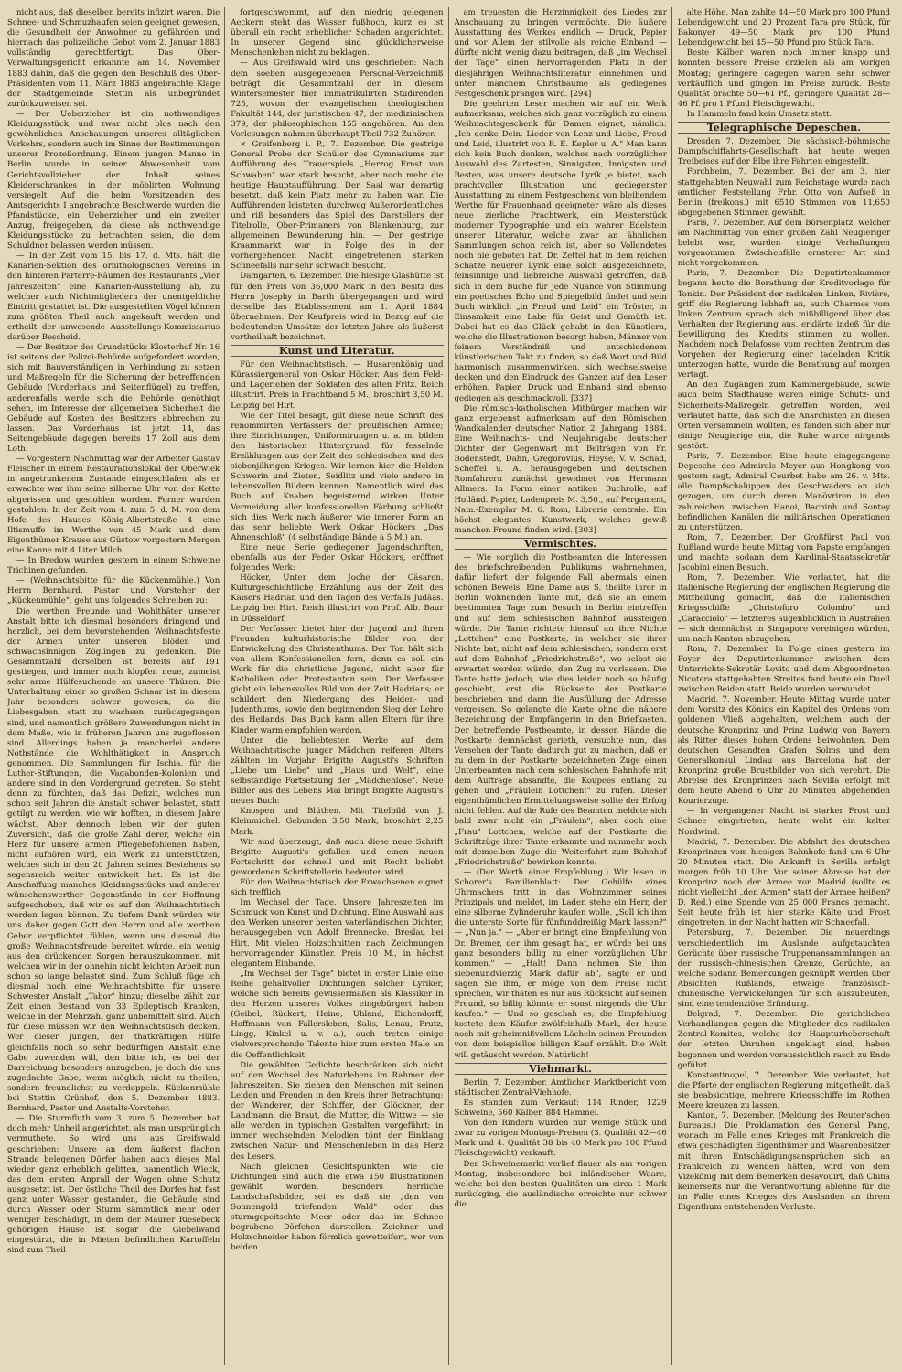nicht aus, daß dieselben bereits infizirt waren. Die Schnee- und Schmuzhaufen seien geeignet gewesen, die Gesundheit der Anwohner zu gefährden und hiernach das polizeiliche Gebot vom 2. Januar 1883 vollständig gerechtfertigt. Das Ober-Verwaltungsgericht erkannte am 14. November 1883 dahin, daß die gegen den Beschluß des Ober-Präsidenten vom 11. März 1883 angebrachte Klage der Stadtgemeinde Stettin als unbegründet zurückzuweisen sei.
— Der Ueberzieher ist ein nothwendiges Kleidungsstück, und zwar nicht blos nach den gewöhnlichen Anschauungen unseres alltäglichen Verkehrs, sondern auch im Sinne der Bestimmungen unserer Prozeßordnung. Einem jungen Manne in Berlin wurde in seiner Abwesenheit vom Gerichtsvollzieher der Inhalt seines Kleiderschrankes in der möblirten Wohnung versiegelt. Auf die beim Vorsitzenden des Amtsgerichts I angebrachte Beschwerde wurden die Pfandstücke, ein Ueberzieher und ein zweiter Anzug, freigegeben, da diese als nothwendige Kleidungsstücke zu betrachten seien, die dem Schuldner belassen werden müssen.
— In der Zeit vom 15. bis 17. d. Mts. hält die Kanarien-Sektion des ornithologischen Vereins in den hinteren Parterre-Räumen des Restaurants „Vier Jahreszeiten" eine Kanarien-Ausstellung ab, zu welcher auch Nichtmitgliedern der unentgeltliche Eintritt gestattet ist. Die ausgestellten Vögel können zum größten Theil auch angekauft werden und ertheilt der anwesende Ausstellungs-Kommissarius darüber Bescheid.
— Der Besitzer des Grundstücks Klosterhof Nr. 16 ist seitens der Polizei-Behörde aufgefordert worden, sich mit Bauverständigen in Verbindung zu setzen und Maßregeln für die Sicherung der betreffenden Gebäude (Vorderhaus und Seitenflügel) zu treffen, anderenfalls werde sich die Behörde genöthigt sehen, im Interesse der allgemeinen Sicherheit die Gebäude auf Kosten des Besitzers abbrechen zu lassen. Das Vorderhaus ist jetzt 14, das Seitengebäude dagegen bereits 17 Zoll aus dem Loth.
— Vorgestern Nachmittag war der Arbeiter Gustav Fleischer in einem Restaurationslokal der Oberwiek in angetrunkenem Zustande eingeschlafen, als er erwachte war ihm seine silberne Uhr von der Kette abgerissen und gestohlen worden. Ferner wurden gestohlen: In der Zeit vom 4. zum 5. d. M. von dem Hofe des Hauses König-Albertstraße 4 eine Iltismuffe im Werthe von 45 Mark und dem Eigenthümer Krause aus Güstow vorgestern Morgen eine Kanne mit 4 Liter Milch.
— In Bredow wurden gestern in einem Schweine Trichinen gefunden.
— (Weihnachtsbitte für die Kückenmühle.) Von Herrn Bernhard, Pastor und Vorsteher der „Kückenmühle", geht uns folgendes Schreiben zu:
Die werthen Freunde und Wohlthäter unserer Anstalt bitte ich diesmal besonders dringend und herzlich, bei dem bevorstehenden Weihnachtsfeste der Armen unter unseren blöden und schwachsinnigen Zöglingen zu gedenken. Die Gesammtzahl derselben ist bereits auf 191 gestiegen, und immer noch klopfen neue, zumeist sehr arme Hülfesuchende an unsere Thüren. Die Unterhaltung einer so großen Schaar ist in diesem Jahr besonders schwer gewesen, da die Liebesgaben, statt zu wachsen, zurückgegangen sind, und namentlich größere Zuwendungen nicht in dem Maße, wie in früheren Jahren uns zugeflossen sind. Allerdings haben ja mancherlei andere Nothstände die Wohlthätigkeit in Anspruch genommen. Die Sammlungen für Ischia, für die Luther-Stiftungen, die Vagabonden-Kolonien und andere sind in den Vordergrund getreten. So steht denn zu fürchten, daß das Defizit, welches nun schon seit Jahren die Anstalt schwer belastet, statt getilgt zu werden, wie wir hofften, in diesem Jahre wächst. Aber dennoch leben wir der guten Zuversicht, daß die große Zahl derer, welche ein Herz für unsere armen Pflegebefohlenen haben, nicht aufhören wird, ein Werk zu unterstützen, welches sich in den 20 Jahren seines Bestehens so segensreich weiter entwickelt hat. Es ist die Anschaffung manches Kleidungsstücks und anderer wünschenswerther Gegenstände in der Hoffnung aufgeschoben, daß wir es auf den Weihnachtstisch werden legen können. Zu tiefem Dank würden wir uns daher gegen Gott den Herrn und alle werthen Geber verpflichtet fühlen, wenn uns diesmal die große Weihnachtsfreude bereitet würde, ein wenig aus den drückenden Sorgen herauszukommen, mit welchen wir in der ohnehin nicht leichten Arbeit nun schon so lange belastet sind. Zum Schluß füge ich diesmal noch eine Weihnachtsbitte für unsere Schwester Anstalt „Tabor" hinzu; dieselbe zählt zur Zeit einen Bestand von 33 Epileptisch Kranken, welche in der Mehrzahl ganz unbemittelt sind. Auch für diese müssen wir den Weihnachtstisch decken. Wer dieser jungen, der thatkräftigen Hülfe gleichfalls noch so sehr bedürftigen Anstalt eine Gabe zuwenden will, den bitte ich, es bei der Darreichung besonders anzugeben, je doch die uns zugedachte Gabe, wenn möglich, nicht zu theilen, sondern freundlichst zu verdoppeln. Kückenmühle bei Stettin Grünhof, den 5. Dezember 1883. Bernhard, Pastor und Anstalts-Vorsteher.
— Die Sturmfluth vom 3. zum 5. Dezember hat doch mehr Unheil angerichtet, als man ursprünglich vermuthete. So wird uns aus Greifswald geschrieben: Unsere an dem äußerst flachen Strande belegenen Dörfer haben auch dieses Mal wieder ganz erheblich gelitten, namentlich Wieck, das dem ersten Anprall der Wogen ohne Schutz ausgesetzt ist. Der östliche Theil des Dorfes hat fast ganz unter Wasser gestanden, die Gebäude sind durch Wasser oder Sturm sämmtlich mehr oder weniger beschädigt, in dem der Maurer Riesebeck gehörigen Hause ist sogar die Giebelwand eingestürzt, die in Mieten befindlichen Kartoffeln sind zum Theil
fortgeschwemmt, auf den niedrig gelegenen Aeckern steht das Wasser fußhoch, kurz es ist überall ein recht erheblicher Schaden angerichtet. In unserer Gegend sind glücklicherweise Menschenleben nicht zu beklagen.
— Aus Greifswald wird uns geschrieben: Nach dem soeben ausgegebenen Personal-Verzeichniß beträgt die Gesammtzahl der in diesem Wintersemester hier immatrikulirten Studirenden 725, wovon der evangelischen theologischen Fakultät 144, der juristischen 47, der medizinischen 379, der philosophischen 155 angehören. An den Vorlesungen nahmen überhaupt Theil 732 Zuhörer.
× Greifenberg i. P., 7. Dezember. Die gestrige General Probe der Schüler des Gymnasiums zur Aufführung des Trauerspiels „Herzog Ernst von Schwaben" war stark besucht, aber noch mehr die heutige Hauptaufführung. Der Saal war derartig besetzt, daß kein Platz mehr zu haben war. Die Aufführenden leisteten durchweg Außerordentliches und riß besonders das Spiel des Darstellers der Titelrolle, Ober-Primaners von Blankenburg, zur allgemeinen Bewunderung hin. — Der gestrige Kraammarkt war in Folge des in der vorhergehenden Nacht eingetretenen starken Schneefalls nur sehr schwach besucht.
Damgarten, 6. Dezember. Die hiesige Glashütte ist für den Preis von 36,000 Mark in den Besitz des Herrn Josephy in Barth übergegangen und wird derselbe das Etablissement am 1. April 1884 übernehmen. Der Kaufpreis wird in Bezug auf die bedeutenden Umsätze der letzten Jahre als äußerst vortheilhaft bezeichnet.
Kunst und Literatur.
Für den Weihnachtstisch. — Husarenkönig und Kürassiergeneral von Oskar Höcker. Aus dem Feld- und Lagerleben der Soldaten des alten Fritz. Reich illustrirt. Preis in Prachtband 5 M., broschirt 3,50 M. Leipzig bei Hirt.
Wie der Titel besagt, gilt diese neue Schrift des renommirten Verfassers der preußischen Armee; ihre Einrichtungen, Uniformirungen u. a. m. bilden den historischen Hintergrund für fesselnde Erzählungen aus der Zeit des schlesischen und des siebenjährigen Krieges. Wir lernen hier die Helden Schwerin und Zieten, Seidlitz und viele andere in lebensvollen Bildern kennen. Namentlich wird das Buch auf Knaben begeisternd wirken. Unter Vermeidung aller konfessionellen Färbung schließt sich dies Werk nach äußerer wie innerer Form an das sehr beliebte Werk Oskar Höckers „Das Ahnenschloß" (4 selbständige Bände à 5 M.) an.
Eine neue Serie gediegener Jugendschriften, ebenfalls aus der Feder Oskar Höckers, eröffnet folgendes Werk:
Höcker, Unter dem Joche der Cäsaren. Kulturgeschichtliche Erzählung aus der Zeit des Kaisers Hadrian und den Tagen des Verfalls Judäas. Leipzig bei Hirt. Reich illustrirt von Prof. Alb. Baur in Düsseldorf.
Der Verfasser bietet hier der Jugend und ihren Freunden kulturhistorische Bilder von der Entwickelung des Christenthums. Der Ton hält sich von allem Konfessionellen fern, denn es soll ein Werk für die christliche Jugend, nicht aber für Katholiken oder Protestanten sein. Der Verfasser giebt ein lebensvolles Bild von der Zeit Hadrians; er schildert den Niedergang des Heiden- und Judenthums, sowie den beginnenden Sieg der Lehre des Heilands. Das Buch kann allen Eltern für ihre Kinder warm empfohlen werden.
Unter die beliebtesten Werke auf dem Weihnachtstische junger Mädchen reiferen Alters zählten im Vorjahr Brigitte Augusti's Schriften „Liebe um Liebe" und „Haus und Welt", eine selbständige Fortsetzung der „Mädchenlose". Neue Bilder aus des Lebens Mai bringt Brigitte Augusti's neues Buch:
Knospen und Blüthen. Mit Titelbild von J. Kleinmichel. Gebunden 3,50 Mark, broschirt 2,25 Mark.
Wir sind überzeugt, daß auch diese neue Schrift Brigitte Augusti's gefallen und einen neuen Fortschritt der schnell und mit Recht beliebt gewordenen Schriftstellerin bedeuten wird.
Für den Weihnachtstisch der Erwachsenen eignet sich trefflich
Im Wechsel der Tage. Unsere Jahreszeiten im Schmuck von Kunst und Dichtung. Eine Auswahl aus den Werken unserer besten vaterländischen Dichter, herausgegeben von Adolf Brennecke. Breslau bei Hirt. Mit vielen Holzschnitten nach Zeichnungen hervorragender Künstler. Preis 10 M., in höchst elegantem Einbande.
„Im Wechsel der Tage" bietet in erster Linie eine Reihe gehaltvoller Dichtungen solcher Lyriker, welche sich bereits gewissermaßen als Klassiker in den Herzen unseres Volkes eingebürgert haben (Geibel, Rückert, Heine, Uhland, Eichendorff, Hoffmann von Fallersleben, Salis, Lenau, Prutz, Lingg, Kinkel u. v. a.), auch treten einige vielversprechende Talente hier zum ersten Male an die Oeffentlichkeit.
Die gewählten Gedichte beschränken sich nicht auf den Wechsel des Naturlebens im Rahmen der Jahreszeiten. Sie ziehen den Menschen mit seinen Leiden und Freuden in den Kreis ihrer Betrachtung: der Wanderer, der Schiffer, der Glöckner, der Landmann, die Braut, die Mutter, die Wittwe — sie alle werden in typischen Gestalten vorgeführt: in immer wechselnden Melodien tönt der Einklang zwischen Natur- und Menschenleben in das Herz des Lesers.
Nach gleichen Gesichtspunkten wie die Dichtungen sind auch die etwa 150 Illustrationen gewählt worden, besonders herrliche Landschaftsbilder, sei es daß sie „den von Sonnengold triefenden Wald" oder das sturmgepeitschte Meer oder das im Schnee begrabene Dörfchen darstellen. Zeichner und Holzschneider haben förmlich gewetteifert, wer von beiden
am treuesten die Herzinnigkeit des Liedes zur Anschauung zu bringen vermöchte. Die äußere Ausstattung des Werkes endlich — Druck, Papier und vor Allem der stilvolle als reiche Einband — dürfte nicht wenig dazu beitragen, daß „im Wechsel der Tage" einen hervorragenden Platz in der diesjährigen Weihnachtsliteratur einnehmen und unter manchem Christbaume als gediegenes Festgeschenk prangen wird. [294]
Die geehrten Leser machen wir auf ein Werk aufmerksam, welches sich ganz vorzüglich zu einem Weihnachtsgeschenk für Damen eignet, nämlich: „Ich denke Dein. Lieder von Lenz und Liebe, Freud und Leid, illustrirt von R. E. Kepler u. A." Man kann sich kein Buch denken, welches nach vorzüglicher Auswahl des Zartesten, Sinnigsten, Innigsten und Besten, was unsere deutsche Lyrik je bietet, nach prachtvoller Illustration und gediegenster Ausstattung zu einem Festgeschenk von bleibendem Werthe für Frauenhand geeigneter wäre als dieses neue zierliche Prachtwerk, ein Meisterstück moderner Typographie und ein wahrer Edelstein unserer Literatur, welche zwar an ähnlichen Sammlungen schon reich ist, aber so Vollendetes noch nie geboten hat. Dr. Zettel hat in dem reichen Schatze neuerer Lyrik eine solch ausgezeichnete, feinsinnige und liebreiche Auswahl getroffen, daß sich in dem Buche für jede Nuance von Stimmung ein poetisches Echo und Spiegelbild findet und sein Buch wirklich „in Freud und Leid" ein Tröster, in Einsamkeit eine Labe für Geist und Gemüth ist. Dabei hat es das Glück gehabt in den Künstlern, welche die Illustrationen besorgt haben, Männer von feinem Verständniß und entschiedenem künstlerischen Takt zu finden, so daß Wort und Bild harmonisch zusammenwirken, sich wechselsweise decken und den Eindruck des Ganzen auf den Leser erhöhen. Papier, Druck und Einband sind ebenso gediegen als geschmackvoll. [337]
Die römisch-katholischen Mitbürger machen wir ganz ergebenst aufmerksam auf den Römischen Wandkalender deutscher Nation 2. Jahrgang. 1884. Eine Weihnachts- und Neujahrsgabe deutscher Dichter der Gegenwart mit Beiträgen von Fr. Bodenstedt, Dahn, Gregorovius, Heyse, V. v. Schad, Scheffel u. A. herausgegeben und deutschen Romfahrern zunächst gewidmet von Hermann Allmers. In Form einer antiken Buchrolle, auf Holländ. Papier, Ladenpreis M. 3,50., auf Pergament, Nam.-Exemplar M. 6. Rom, Libreria centrale. Ein höchst elegantes Kunstwerk, welches gewiß manchen Freund finden wird. [303]
Vermischtes.
— Wie sorglich die Postbeamten die Interessen des briefschreibenden Publikums wahrnehmen, dafür liefert der folgende Fall abermals einen schönen Beweis. Eine Dame aus S. theilte ihrer in Berlin wohnenden Tante mit, daß sie an einem bestimmten Tage zum Besuch in Berlin eintreffen und auf dem schlesischen Bahnhof aussteigen würde. Die Tante richtete hierauf an ihre Nichte „Lottchen" eine Postkarte, in welcher sie ihrer Nichte bat, nicht auf dem schlesischen, sondern erst auf dem Bahnhof „Friedrichstraße", wo selbst sie erwartet werden würde, den Zug zu verlassen. Die Tante hatte jedoch, wie dies leider noch so häufig geschieht, erst die Rückseite der Postkarte beschrieben und dann die Ausfüllung der Adresse vergessen. So gelangte die Karte ohne die nähere Bezeichnung der Empfängerin in den Briefkasten. Der betreffende Postbeamte, in dessen Hände die Postkarte demnächst gerieth, versuchte nun, das Versehen der Tante dadurch gut zu machen, daß er zu dem in der Postkarte bezeichneten Zuge einen Unterbeamten nach dem schlesischen Bahnhofe mit dem Auftrage absandte, die Koupees entlang zu gehen und „Fräulein Lottchen!" zu rufen. Dieser eigenthümlichen Ermittelungsweise sollte der Erfolg nicht fehlen. Auf die Rufe des Beamten meldete sich bald zwar nicht ein „Fräulein", aber doch eine „Frau" Lottchen, welche auf der Postkarte die Schriftzüge ihrer Tante erkannte und nunmehr noch mit demselben Zuge die Weiterfahrt zum Bahnhof „Friedrichstraße" bewirken konnte.
— (Der Werth einer Empfehlung.) Wir lesen in Schorer's Familienblatt: Der Gehülfe eines Uhrmachers tritt in das Wohnzimmer seines Prinzipals und meldet, im Laden stehe ein Herr, der eine silberne Zylinderuhr kaufen wolle. „Soll ich ihm die unterste Sorte für fünfunddreißig Mark lassen?" — „Nun ja." — „Aber er bringt eine Empfehlung von Dr. Bremer, der ihm gesagt hat, er würde bei uns ganz besonders billig zu einer vorzüglichen Uhr kommen." — „Halt! Dann nehmen Sie ihm siebenundvierzig Mark dafür ab", sagte er und sagen Sie ihm, er möge von dem Preise nicht sprechen, wir thäten es nur aus Rücksicht auf seinen Freund, so billig könnte er sonst nirgends die Uhr kaufen." — Und so geschah es; die Empfehlung kostete dem Käufer zwölfeinhalb Mark, der heute noch mit geheimnißvollem Lächeln seinen Freunden von dem beispiellos billigen Kauf erzählt. Die Welt will getäuscht werden. Natürlich!
Viehmarkt.
Berlin, 7. Dezember. Amtlicher Marktbericht vom städtischen Zentral-Viehhofe.
Es standen zum Verkauf: 114 Rinder, 1229 Schweine, 560 Kälber, 884 Hammel.
Von den Rindern wurden nur wenige Stück und zwar zu vorigen Montags-Preisen (3. Qualität 42—46 Mark und 4. Qualität 38 bis 40 Mark pro 100 Pfund Fleischgewicht) verkauft.
Der Schweinemarkt verlief flauer als am vorigen Montag, insbesondere bei inländischer Waare, welche bei den besten Qualitäten um circa 1 Mark zurückging, die ausländische erreichte nur schwer die
alte Höhe. Man zahlte 44—50 Mark pro 100 Pfund Lebendgewicht und 20 Prozent Tara pro Stück, für Bakonyer 49—50 Mark pro 100 Pfund Lebendgewicht bei 45—50 Pfund pro Stück Tara.
Beste Kälber waren noch immer knapp und konnten bessere Preise erzielen als am vorigen Montag; geringere dagegen waren sehr schwer verkäuflich und gingen im Preise zurück. Beste Qualität brachte 50—61 Pf., geringere Qualität 28—46 Pf. pro 1 Pfund Fleischgewicht.
In Hammeln fand kein Umsatz statt.
Telegraphische Depeschen.
Dresden 7. Dezember. Die sächsisch-böhmische Dampfschiffahrts-Gesellschaft hat heute wegen Treibeises auf der Elbe ihre Fahrten eingestellt.
Forchheim, 7. Dezember. Bei der am 3. hier stattgehabten Neuwahl zum Reichstage wurde nach amtlicher Feststellung Frhr. Otto von Aufseß in Berlin (freikons.) mit 6510 Stimmen von 11,650 abgegebenen Stimmen gewählt.
Paris, 7. Dezember. Auf dem Börsenplatz, welcher am Nachmittag von einer großen Zahl Neugieriger belebt war, wurden einige Verhaftungen vorgenommen. Zwischenfälle ernsterer Art sind nicht vorgekommen.
Paris, 7. Dezember. Die Deputirtenkammer begann heute die Berathung der Kreditvorlage für Tonkin. Der Präsident der radikalen Linken, Rivière, griff die Regierung lebhaft an, auch Charmes vom linken Zentrum sprach sich mißbilligend über das Verhalten der Regierung aus, erklärte indeß für die Bewilligung des Kredits stimmen zu wollen. Nachdem noch Delafosse vom rechten Zentrum das Vorgehen der Regierung einer tadelnden Kritik unterzogen hatte, wurde die Berathung auf morgen vertagt.
An den Zugängen zum Kammergebäude, sowie auch beim Stadthause waren einige Schutz- und Sicherheits-Maßregeln getroffen worden, weil verlautet hatte, daß sich die Anarchisten an diesen Orten versammeln wollten, es fanden sich aber nur einige Neugierige ein, die Ruhe wurde nirgends gestört.
Paris, 7. Dezember. Eine heute eingegangene Depesche des Admirals Meyer aus Hongkong von gestern sagt, Admiral Courbet habe am 26. v. Mts. alle Dampfschaluppen des Geschwaders an sich gezogen, um durch deren Manövriren in den zahlreichen, zwischen Hanoi, Bacninh und Sontay befindlichen Kanälen die militärischen Operationen zu unterstützen.
Rom, 7. Dezember. Der Großfürst Paul von Rußland wurde heute Mittag vom Papste empfangen und machte sodann dem Kardinal-Staatssekretär Jacobini einen Besuch.
Rom, 7. Dezember. Wie verlautet, hat die italienische Regierung der englischen Regierung die Mittheilung gemacht, daß die italienischen Kriegsschiffe „Christoforo Colombo" und „Caracciolo" — letzteres augenblicklich in Australien — sich demnächst in Singapore vereinigen würden, um nach Kanton abzugehen.
Rom, 7. Dezember. In Folge eines gestern im Foyer der Deputirtenkammer zwischen dem Unterrichts-Sekretär Lovito und dem Abgeordneten Nicotera stattgehabten Streites fand heute ein Duell zwischen Beiden statt. Beide wurden verwundet.
Madrid, 7. November. Heute Mittag wurde unter dem Vorsitz des Königs ein Kapitel des Ordens vom goldenen Vließ abgehalten, welchem auch der deutsche Kronprinz und Prinz Ludwig von Bayern als Ritter dieses hohen Ordens beiwohnten. Dem deutschen Gesandten Grafen Solms und dem Generalkonsul Lindau aus Barcelona hat der Kronprinz große Brustbilder von sich verehrt. Die Abreise des Kronprinzen nach Sevilla erfolgt mit dem heute Abend 6 Uhr 20 Minuten abgehenden Kourierzuge.
— In vergangener Nacht ist starker Frost und Schnee eingetreten, heute weht ein kalter Nordwind.
Madrid, 7. Dezember. Die Abfahrt des deutschen Kronprinzen vom hiesigen Bahnhofe fand um 6 Uhr 20 Minuten statt. Die Ankunft in Sevilla erfolgt morgen früh 10 Uhr. Vor seiner Abreise hat der Kronprinz noch der Armee von Madrid (sollte es nicht vielleicht „den Armen" statt der Armee heißen? D. Red.) eine Spende von 25 000 Francs gemacht. Seit heute früh ist hier starke Kälte und Frost eingetreten, in der Nacht hatten wir Schneefall.
Petersburg, 7. Dezember. Die neuerdings verschiedentlich im Auslande aufgetauchten Gerüchte über russische Truppenansammlungen an der russisch-chinesischen Grenze, Gerüchte, an welche sodann Bemerkungen geknüpft werden über Absichten Rußlands, etwaige französisch-chinesische Verwickelungen für sich auszubeuten, sind eine tendenziöse Erfindung.
Belgrad, 7. Dezember. Die gerichtlichen Verhandlungen gegen die Mitglieder des radikalen Zentral-Komites, welche der Haupturheberschaft der letzten Unruhen angeklagt sind, haben begonnen und werden voraussichtlich rasch zu Ende geführt.
Konstantinopel, 7. Dezember. Wie verlautet, hat die Pforte der englischen Regierung mitgetheilt, daß sie beabsichtige, mehrere Kriegsschiffe im Rothen Meere kreuzen zu lassen.
Kanton, 7. Dezember. (Meldung des Reuter'schen Bureaus.) Die Proklamation des General Pang, wonach im Falle eines Krieges mit Frankreich die etwa geschädigten Eigenthümer und Waarenbesitzer mit ihren Entschädigungsansprüchen sich an Frankreich zu wenden hätten, wird von dem Vizekönig mit dem Bemerken desavouirt, daß China keinerseits nur die Verantwortung ablehne für die im Falle eines Krieges des Auslanden an ihrem Eigenthum entstehenden Verluste.